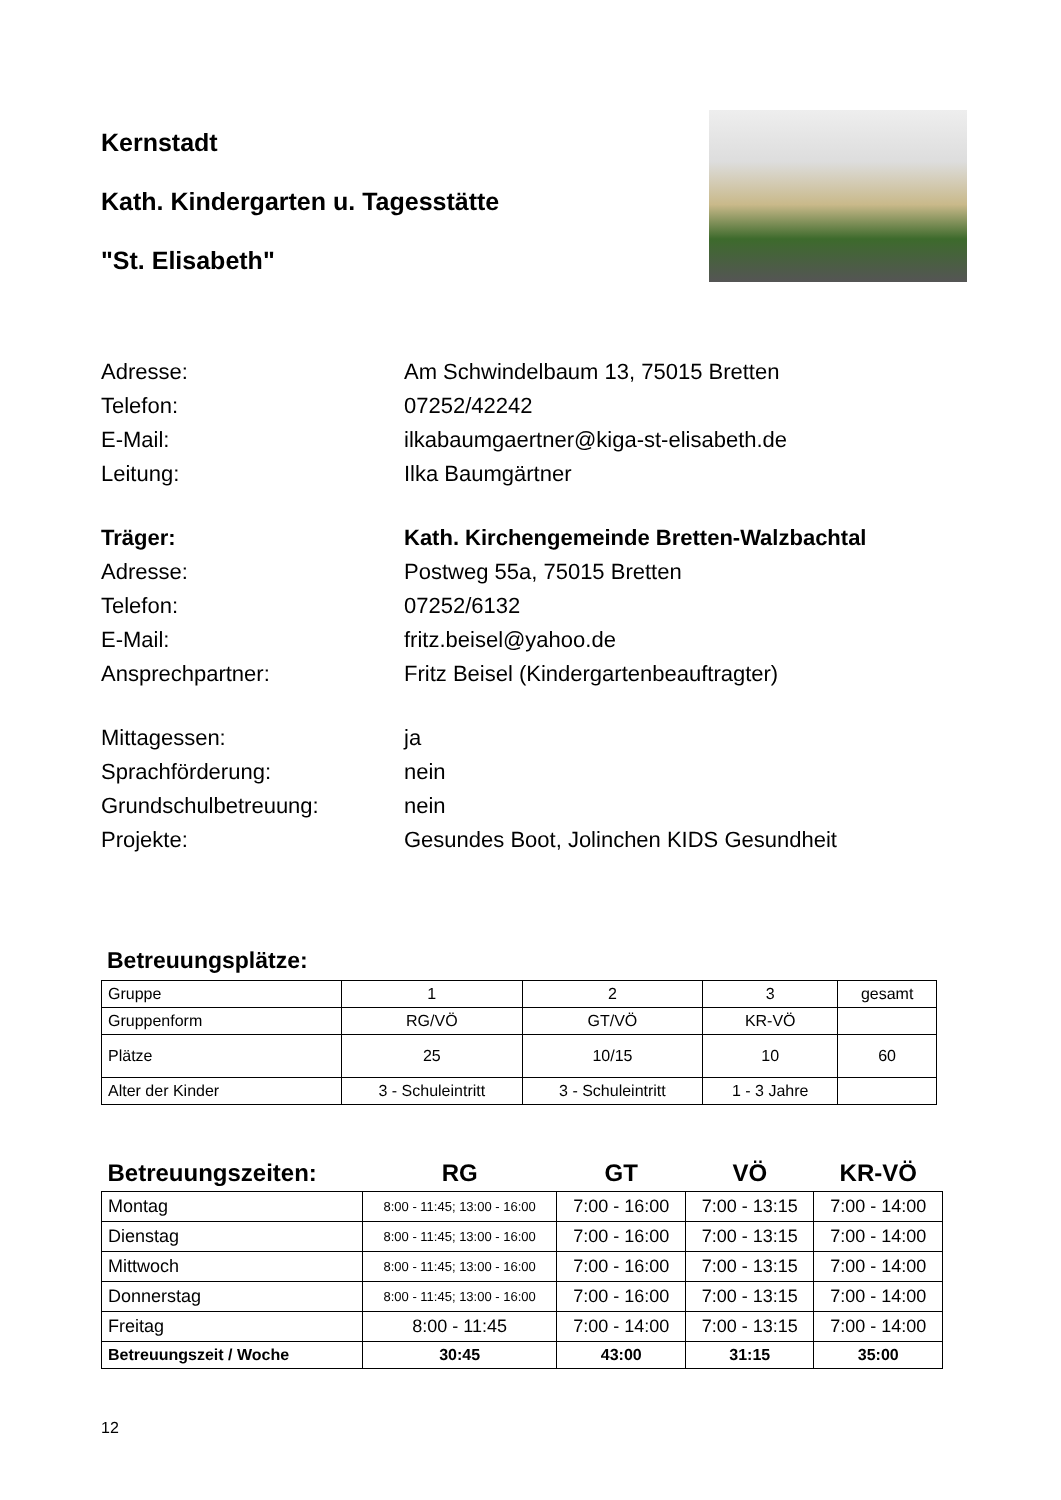Kernstadt
Kath. Kindergarten u. Tagesstätte
"St. Elisabeth"
Adresse: Am Schwindelbaum 13, 75015 Bretten
Telefon: 07252/42242
E-Mail: ilkabaumgaertner@kiga-st-elisabeth.de
Leitung: Ilka Baumgärtner
Träger: Kath. Kirchengemeinde Bretten-Walzbachtal
Adresse: Postweg 55a, 75015 Bretten
Telefon: 07252/6132
E-Mail: fritz.beisel@yahoo.de
Ansprechpartner: Fritz Beisel (Kindergartenbeauftragter)
Mittagessen: ja
Sprachförderung: nein
Grundschulbetreuung: nein
Projekte: Gesundes Boot, Jolinchen KIDS Gesundheit
Betreuungsplätze:
| Gruppe | 1 | 2 | 3 | gesamt |
| Gruppenform | RG/VÖ | GT/VÖ | KR-VÖ | |
| Plätze | 25 | 10/15 | 10 | 60 |
| Alter der Kinder | 3 - Schuleintritt | 3 - Schuleintritt | 1 - 3 Jahre | |
| Betreuungszeiten: | RG | GT | VÖ | KR-VÖ |
| Montag | 8:00 - 11:45; 13:00 - 16:00 | 7:00 - 16:00 | 7:00 - 13:15 | 7:00 - 14:00 |
| Dienstag | 8:00 - 11:45; 13:00 - 16:00 | 7:00 - 16:00 | 7:00 - 13:15 | 7:00 - 14:00 |
| Mittwoch | 8:00 - 11:45; 13:00 - 16:00 | 7:00 - 16:00 | 7:00 - 13:15 | 7:00 - 14:00 |
| Donnerstag | 8:00 - 11:45; 13:00 - 16:00 | 7:00 - 16:00 | 7:00 - 13:15 | 7:00 - 14:00 |
| Freitag | 8:00 - 11:45 | 7:00 - 14:00 | 7:00 - 13:15 | 7:00 - 14:00 |
| Betreuungszeit / Woche | 30:45 | 43:00 | 31:15 | 35:00 |
12